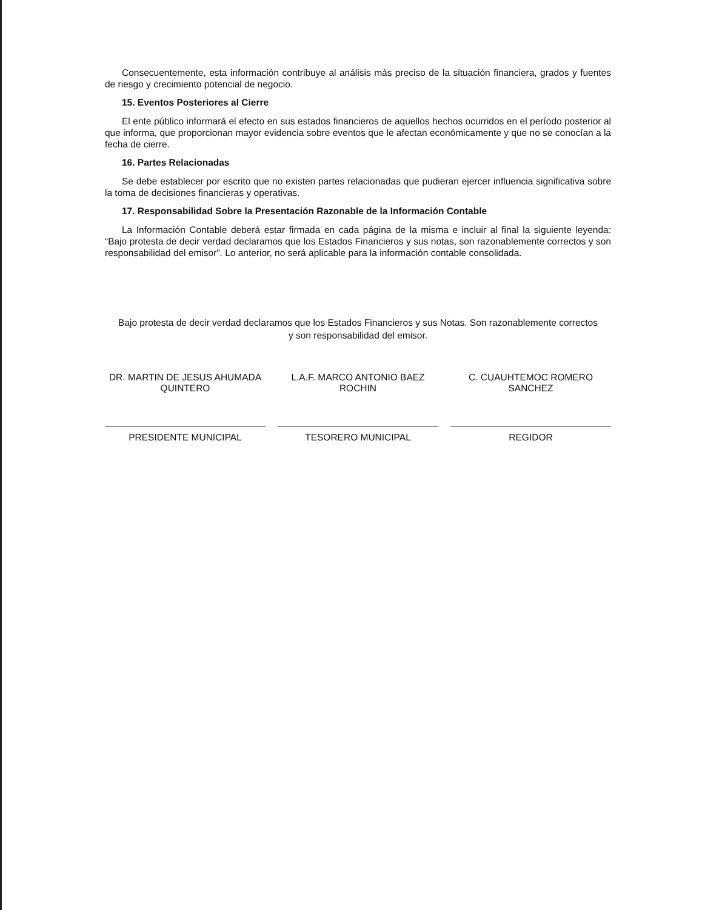Consecuentemente, esta información contribuye al análisis más preciso de la situación financiera, grados y fuentes de riesgo y crecimiento potencial de negocio.
15. Eventos Posteriores al Cierre
El ente público informará el efecto en sus estados financieros de aquellos hechos ocurridos en el período posterior al que informa, que proporcionan mayor evidencia sobre eventos que le afectan económicamente y que no se conocían a la fecha de cierre.
16. Partes Relacionadas
Se debe establecer por escrito que no existen partes relacionadas que pudieran ejercer influencia significativa sobre la toma de decisiones financieras y operativas.
17. Responsabilidad Sobre la Presentación Razonable de la Información Contable
La Información Contable deberá estar firmada en cada página de la misma e incluir al final la siguiente leyenda: “Bajo protesta de decir verdad declaramos que los Estados Financieros y sus notas, son razonablemente correctos y son responsabilidad del emisor”. Lo anterior, no será aplicable para la información contable consolidada.
Bajo protesta de decir verdad declaramos que los Estados Financieros y sus Notas. Son razonablemente correctos y son responsabilidad del emisor.
DR. MARTIN DE JESUS AHUMADA QUINTERO
PRESIDENTE MUNICIPAL
L.A.F. MARCO ANTONIO BAEZ ROCHIN
TESORERO MUNICIPAL
C. CUAUHTEMOC ROMERO SANCHEZ
REGIDOR